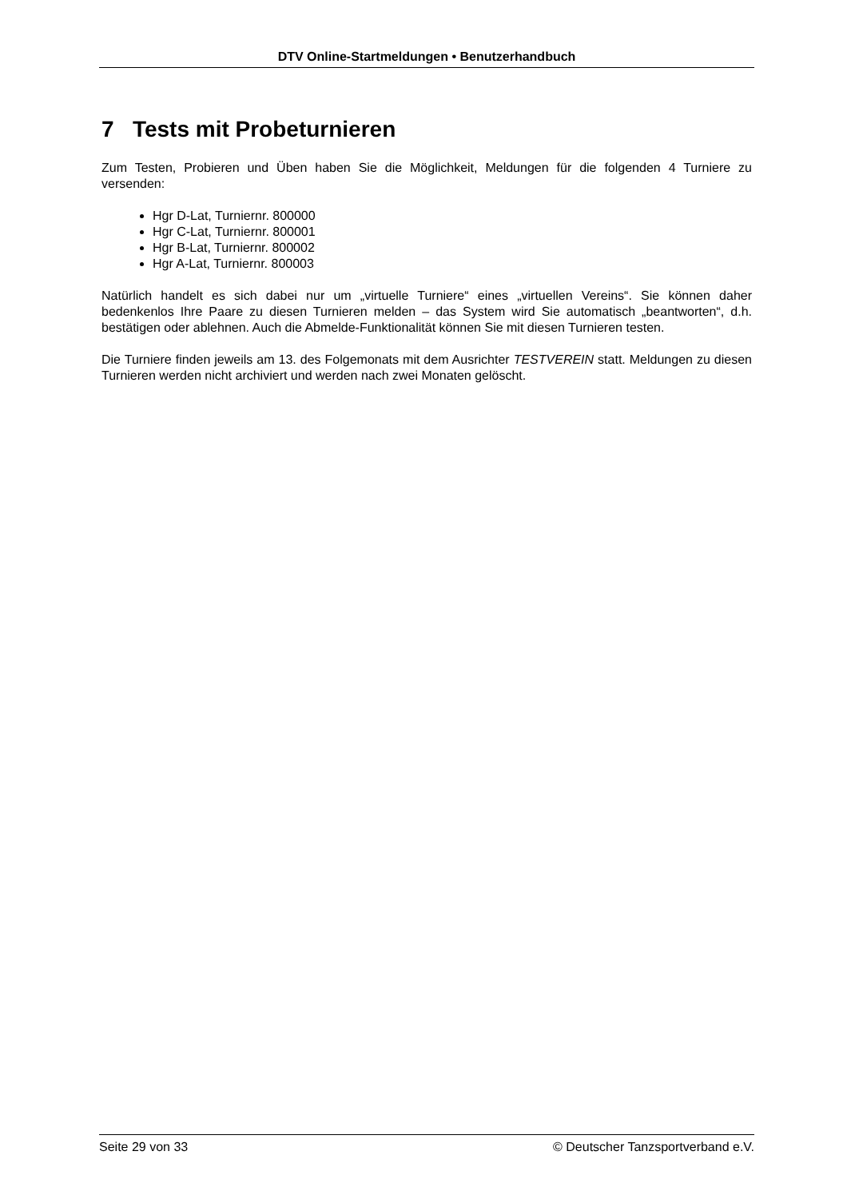DTV Online-Startmeldungen • Benutzerhandbuch
7 Tests mit Probeturnieren
Zum Testen, Probieren und Üben haben Sie die Möglichkeit, Meldungen für die folgenden 4 Turniere zu versenden:
Hgr D-Lat, Turniernr. 800000
Hgr C-Lat, Turniernr. 800001
Hgr B-Lat, Turniernr. 800002
Hgr A-Lat, Turniernr. 800003
Natürlich handelt es sich dabei nur um „virtuelle Turniere“ eines „virtuellen Vereins“. Sie können daher bedenkenlos Ihre Paare zu diesen Turnieren melden – das System wird Sie automatisch „beantworten“, d.h. bestätigen oder ablehnen. Auch die Abmelde-Funktionalität können Sie mit diesen Turnieren testen.
Die Turniere finden jeweils am 13. des Folgemonats mit dem Ausrichter TESTVEREIN statt. Meldungen zu diesen Turnieren werden nicht archiviert und werden nach zwei Monaten gelöscht.
Seite 29 von 33 © Deutscher Tanzsportverband e.V.